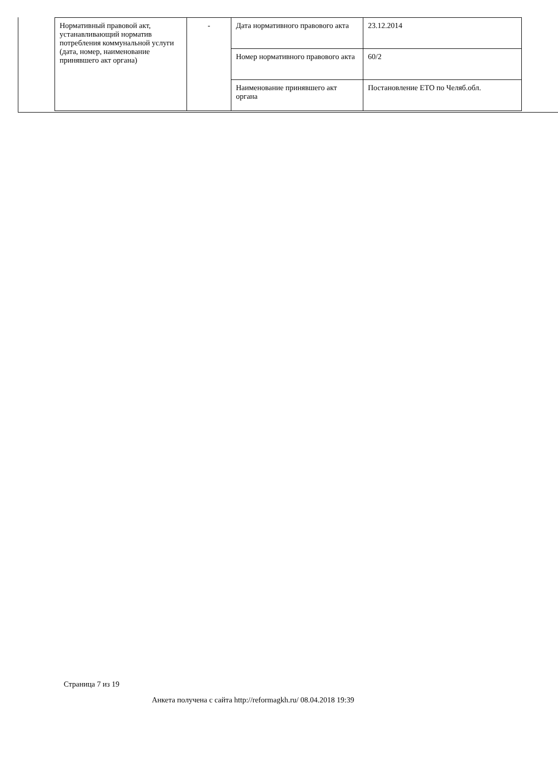| Нормативный правовой акт, устанавливающий норматив потребления коммунальной услуги (дата, номер, наименование принявшего акт органа) | - | Дата нормативного правового акта | 23.12.2014 |
| | | Номер нормативного правового акта | 60/2 |
| | | Наименование принявшего акт органа | Постановление ЕТО по Челяб.обл. |
Страница 7 из 19
Анкета получена с сайта http://reformagkh.ru/ 08.04.2018 19:39